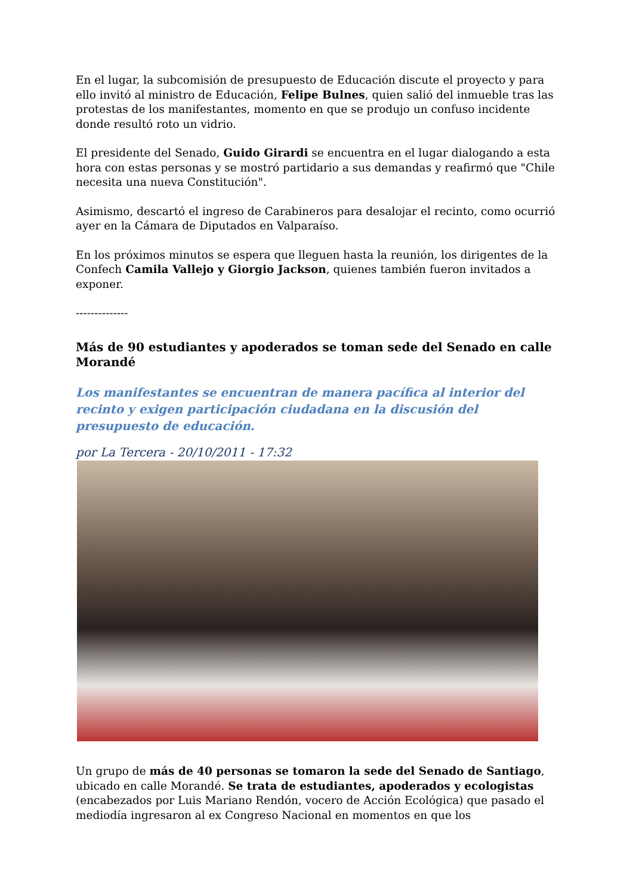En el lugar, la subcomisión de presupuesto de Educación discute el proyecto y para ello invitó al ministro de Educación, Felipe Bulnes, quien salió del inmueble tras las protestas de los manifestantes, momento en que se produjo un confuso incidente donde resultó roto un vidrio.
El presidente del Senado, Guido Girardi se encuentra en el lugar dialogando a esta hora con estas personas y se mostró partidario a sus demandas y reafirmó que "Chile necesita una nueva Constitución".
Asimismo, descartó el ingreso de Carabineros para desalojar el recinto, como ocurrió ayer en la Cámara de Diputados en Valparaíso.
En los próximos minutos se espera que lleguen hasta la reunión, los dirigentes de la Confech Camila Vallejo y Giorgio Jackson, quienes también fueron invitados a exponer.
--------------
Más de 90 estudiantes y apoderados se toman sede del Senado en calle Morandé
Los manifestantes se encuentran de manera pacífica al interior del recinto y exigen participación ciudadana en la discusión del presupuesto de educación.
por La Tercera - 20/10/2011 - 17:32
Un grupo de más de 40 personas se tomaron la sede del Senado de Santiago, ubicado en calle Morandé. Se trata de estudiantes, apoderados y ecologistas (encabezados por Luis Mariano Rendón, vocero de Acción Ecológica) que pasado el mediodía ingresaron al ex Congreso Nacional en momentos en que los